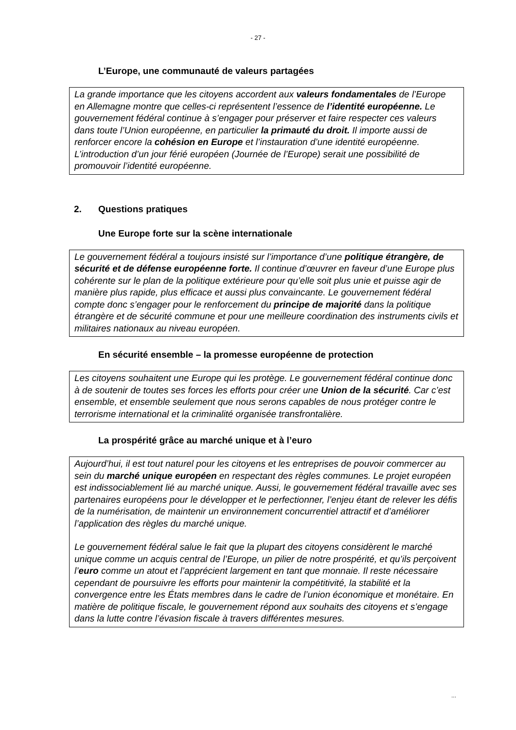- 27 -
L’Europe, une communauté de valeurs partagées
La grande importance que les citoyens accordent aux valeurs fondamentales de l’Europe en Allemagne montre que celles-ci représentent l’essence de l’identité européenne. Le gouvernement fédéral continue à s’engager pour préserver et faire respecter ces valeurs dans toute l’Union européenne, en particulier la primauté du droit. Il importe aussi de renforcer encore la cohésion en Europe et l’instauration d’une identité européenne. L’introduction d’un jour férié européen (Journée de l’Europe) serait une possibilité de promouvoir l’identité européenne.
2. Questions pratiques
Une Europe forte sur la scène internationale
Le gouvernement fédéral a toujours insisté sur l’importance d’une politique étrangère, de sécurité et de défense européenne forte. Il continue d’œuvrer en faveur d’une Europe plus cohérente sur le plan de la politique extérieure pour qu’elle soit plus unie et puisse agir de manière plus rapide, plus efficace et aussi plus convaincante. Le gouvernement fédéral compte donc s’engager pour le renforcement du principe de majorité dans la politique étrangère et de sécurité commune et pour une meilleure coordination des instruments civils et militaires nationaux au niveau européen.
En sécurité ensemble – la promesse européenne de protection
Les citoyens souhaitent une Europe qui les protège. Le gouvernement fédéral continue donc à de soutenir de toutes ses forces les efforts pour créer une Union de la sécurité. Car c’est ensemble, et ensemble seulement que nous serons capables de nous protéger contre le terrorisme international et la criminalité organisée transfrontalière.
La prospérité grâce au marché unique et à l’euro
Aujourd’hui, il est tout naturel pour les citoyens et les entreprises de pouvoir commercer au sein du marché unique européen en respectant des règles communes. Le projet européen est indissociablement lié au marché unique. Aussi, le gouvernement fédéral travaille avec ses partenaires européens pour le développer et le perfectionner, l’enjeu étant de relever les défis de la numérisation, de maintenir un environnement concurrentiel attractif et d’améliorer l’application des règles du marché unique.
Le gouvernement fédéral salue le fait que la plupart des citoyens considèrent le marché unique comme un acquis central de l’Europe, un pilier de notre prospérité, et qu’ils perçoivent l’euro comme un atout et l’apprécient largement en tant que monnaie. Il reste nécessaire cependant de poursuivre les efforts pour maintenir la compétitivité, la stabilité et la convergence entre les États membres dans le cadre de l’union économique et monétaire. En matière de politique fiscale, le gouvernement répond aux souhaits des citoyens et s’engage dans la lutte contre l’évasion fiscale à travers différentes mesures.
...